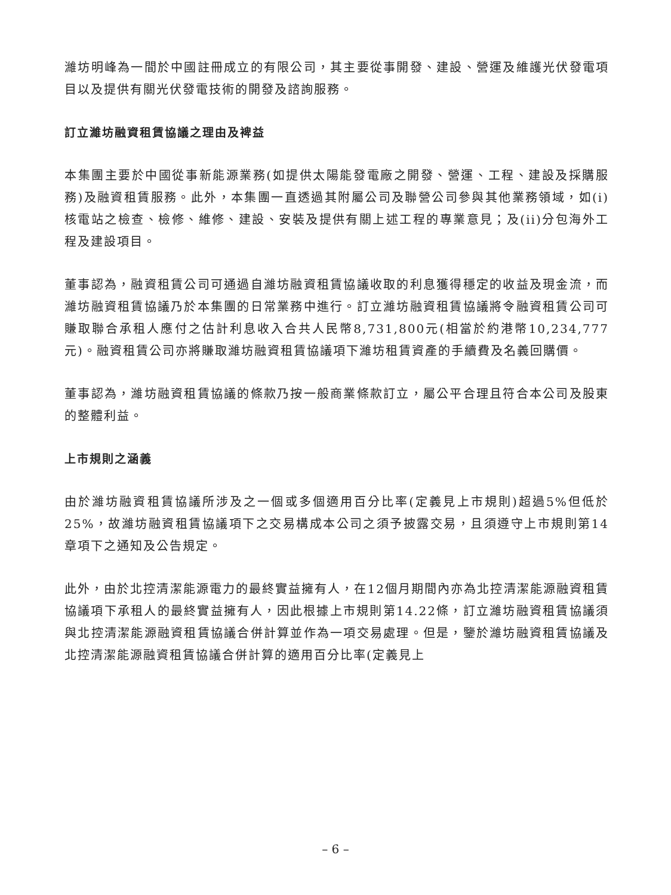濰坊明峰為一間於中國註冊成立的有限公司，其主要從事開發、建設、營運及維護光伏發電項目以及提供有關光伏發電技術的開發及諮詢服務。
訂立濰坊融資租賃協議之理由及裨益
本集團主要於中國從事新能源業務(如提供太陽能發電廠之開發、營運、工程、建設及採購服務)及融資租賃服務。此外，本集團一直透過其附屬公司及聯營公司參與其他業務領域，如(i)核電站之檢查、檢修、維修、建設、安裝及提供有關上述工程的專業意見；及(ii)分包海外工程及建設項目。
董事認為，融資租賃公司可通過自濰坊融資租賃協議收取的利息獲得穩定的收益及現金流，而濰坊融資租賃協議乃於本集團的日常業務中進行。訂立濰坊融資租賃協議將令融資租賃公司可賺取聯合承租人應付之估計利息收入合共人民幣8,731,800元(相當於約港幣10,234,777元)。融資租賃公司亦將賺取濰坊融資租賃協議項下濰坊租賃資產的手續費及名義回購價。
董事認為，濰坊融資租賃協議的條款乃按一般商業條款訂立，屬公平合理且符合本公司及股東的整體利益。
上市規則之涵義
由於濰坊融資租賃協議所涉及之一個或多個適用百分比率(定義見上市規則)超過5%但低於25%，故濰坊融資租賃協議項下之交易構成本公司之須予披露交易，且須遵守上市規則第14章項下之通知及公告規定。
此外，由於北控清潔能源電力的最終實益擁有人，在12個月期間內亦為北控清潔能源融資租賃協議項下承租人的最終實益擁有人，因此根據上市規則第14.22條，訂立濰坊融資租賃協議須與北控清潔能源融資租賃協議合併計算並作為一項交易處理。但是，鑒於濰坊融資租賃協議及北控清潔能源融資租賃協議合併計算的適用百分比率(定義見上
– 6 –